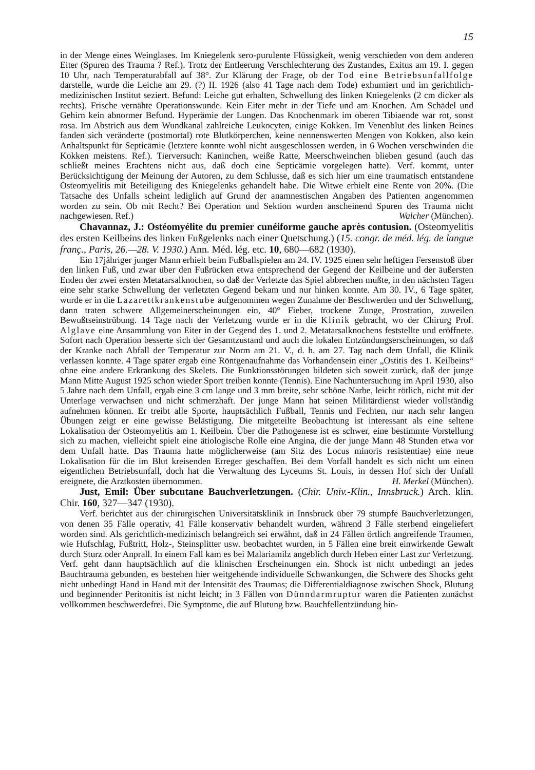15
in der Menge eines Weinglases. Im Kniegelenk sero-purulente Flüssigkeit, wenig verschieden von dem anderen Eiter (Spuren des Trauma ? Ref.). Trotz der Entleerung Verschlechterung des Zustandes, Exitus am 19. I. gegen 10 Uhr, nach Temperaturabfall auf 38°. Zur Klärung der Frage, ob der Tod eine Betriebsunfallfolge darstelle, wurde die Leiche am 29. (?) II. 1926 (also 41 Tage nach dem Tode) exhumiert und im gerichtlich-medizinischen Institut seziert. Befund: Leiche gut erhalten, Schwellung des linken Kniegelenks (2 cm dicker als rechts). Frische vernähte Operationswunde. Kein Eiter mehr in der Tiefe und am Knochen. Am Schädel und Gehirn kein abnormer Befund. Hyperämie der Lungen. Das Knochenmark im oberen Tibiaende war rot, sonst rosa. Im Abstrich aus dem Wundkanal zahlreiche Leukocyten, einige Kokken. Im Venenblut des linken Beines fanden sich veränderte (postmortal) rote Blutkörperchen, keine nennenswerten Mengen von Kokken, also kein Anhaltspunkt für Septicämie (letztere konnte wohl nicht ausgeschlossen werden, in 6 Wochen verschwinden die Kokken meistens. Ref.). Tierversuch: Kaninchen, weiße Ratte, Meerschweinchen blieben gesund (auch das schließt meines Erachtens nicht aus, daß doch eine Septicämie vorgelegen hatte). Verf. kommt, unter Berücksichtigung der Meinung der Autoren, zu dem Schlusse, daß es sich hier um eine traumatisch entstandene Osteomyelitis mit Beteiligung des Kniegelenks gehandelt habe. Die Witwe erhielt eine Rente von 20%. (Die Tatsache des Unfalls scheint lediglich auf Grund der anamnestischen Angaben des Patienten angenommen worden zu sein. Ob mit Recht? Bei Operation und Sektion wurden anscheinend Spuren des Trauma nicht nachgewiesen. Ref.) Walcher (München).
Chavannaz, J.: Ostéomyélite du premier cunéiforme gauche après contusion. (Osteomyelitis des ersten Keilbeins des linken Fußgelenks nach einer Quetschung.) (15. congr. de méd. lég. de langue franç., Paris, 26.—28. V. 1930.) Ann. Méd. lég. etc. 10, 680—682 (1930).
Ein 17jähriger junger Mann erhielt beim Fußballspielen am 24. IV. 1925 einen sehr heftigen Fersenstoß über den linken Fuß, und zwar über den Fußrücken etwa entsprechend der Gegend der Keilbeine und der äußersten Enden der zwei ersten Metatarsalknochen, so daß der Verletzte das Spiel abbrechen mußte, in den nächsten Tagen eine sehr starke Schwellung der verletzten Gegend bekam und nur hinken konnte. Am 30. IV., 6 Tage später, wurde er in die Lazarettkrankenstube aufgenommen wegen Zunahme der Beschwerden und der Schwellung, dann traten schwere Allgemeinerscheinungen ein, 40° Fieber, trockene Zunge, Prostration, zuweilen Bewußtseinstrübung. 14 Tage nach der Verletzung wurde er in die Klinik gebracht, wo der Chirurg Prof. Alglave eine Ansammlung von Eiter in der Gegend des 1. und 2. Metatarsalknochens feststellte und eröffnete. Sofort nach Operation besserte sich der Gesamtzustand und auch die lokalen Entzündungserscheinungen, so daß der Kranke nach Abfall der Temperatur zur Norm am 21. V., d. h. am 27. Tag nach dem Unfall, die Klinik verlassen konnte. 4 Tage später ergab eine Röntgenaufnahme das Vorhandensein einer „Ostitis des 1. Keilbeins“ ohne eine andere Erkrankung des Skelets. Die Funktionsstörungen bildeten sich soweit zurück, daß der junge Mann Mitte August 1925 schon wieder Sport treiben konnte (Tennis). Eine Nachuntersuchung im April 1930, also 5 Jahre nach dem Unfall, ergab eine 3 cm lange und 3 mm breite, sehr schöne Narbe, leicht rötlich, nicht mit der Unterlage verwachsen und nicht schmerzhaft. Der junge Mann hat seinen Militärdienst wieder vollständig aufnehmen können. Er treibt alle Sporte, hauptsächlich Fußball, Tennis und Fechten, nur nach sehr langen Übungen zeigt er eine gewisse Belästigung. Die mitgeteilte Beobachtung ist interessant als eine seltene Lokalisation der Osteomyelitis am 1. Keilbein. Über die Pathogenese ist es schwer, eine bestimmte Vorstellung sich zu machen, vielleicht spielt eine ätiologische Rolle eine Angina, die der junge Mann 48 Stunden etwa vor dem Unfall hatte. Das Trauma hatte möglicherweise (am Sitz des Locus minoris resistentiae) eine neue Lokalisation für die im Blut kreisenden Erreger geschaffen. Bei dem Vorfall handelt es sich nicht um einen eigentlichen Betriebsunfall, doch hat die Verwaltung des Lyceums St. Louis, in dessen Hof sich der Unfall ereignete, die Arztkosten übernommen. H. Merkel (München).
Just, Emil: Über subcutane Bauchverletzungen. (Chir. Univ.-Klin., Innsbruck.) Arch. klin. Chir. 160, 327—347 (1930).
Verf. berichtet aus der chirurgischen Universitätsklinik in Innsbruck über 79 stumpfe Bauchverletzungen, von denen 35 Fälle operativ, 41 Fälle konservativ behandelt wurden, während 3 Fälle sterbend eingeliefert worden sind. Als gerichtlich-medizinisch belangreich sei erwähnt, daß in 24 Fällen örtlich angreifende Traumen, wie Hufschlag, Fußtritt, Holz-, Steinsplitter usw. beobachtet wurden, in 5 Fällen eine breit einwirkende Gewalt durch Sturz oder Anprall. In einem Fall kam es bei Malariamilz angeblich durch Heben einer Last zur Verletzung. Verf. geht dann hauptsächlich auf die klinischen Erscheinungen ein. Shock ist nicht unbedingt an jedes Bauchtrauma gebunden, es bestehen hier weitgehende individuelle Schwankungen, die Schwere des Shocks geht nicht unbedingt Hand in Hand mit der Intensität des Traumas; die Differentialdiagnose zwischen Shock, Blutung und beginnender Peritonitis ist nicht leicht; in 3 Fällen von Dünndarmruptur waren die Patienten zunächst vollkommen beschwerdefrei. Die Symptome, die auf Blutung bzw. Bauchfellentzündung hin-